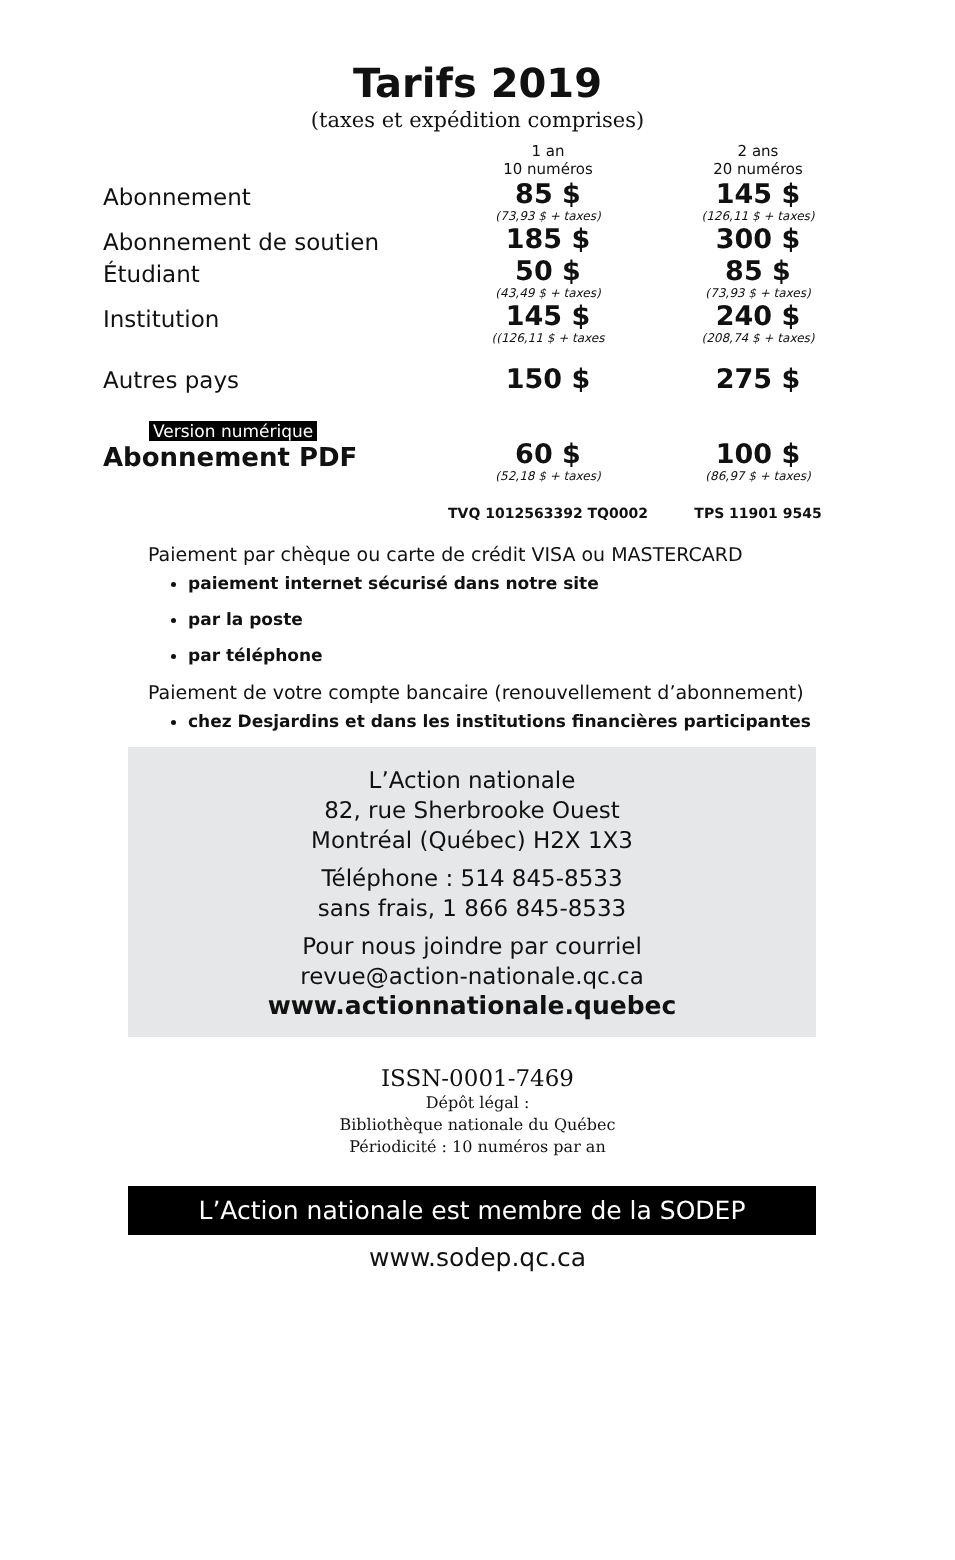Tarifs 2019
(taxes et expédition comprises)
| | 1 an 10 numéros | 2 ans 20 numéros |
| Abonnement | 85 $ (73,93 $ + taxes) | 145 $ (126,11 $ + taxes) |
| Abonnement de soutien | 185 $ | 300 $ |
| Étudiant | 50 $ (43,49 $ + taxes) | 85 $ (73,93 $ + taxes) |
| Institution | 145 $ ((126,11 $ + taxes | 240 $ (208,74 $ + taxes) |
| Autres pays | 150 $ | 275 $ |
| Version numérique Abonnement PDF | 60 $ (52,18 $ + taxes) | 100 $ (86,97 $ + taxes) |
| | TVQ 1012563392 TQ0002 | TPS 11901 9545 |
Paiement par chèque ou carte de crédit VISA ou MASTERCARD
paiement internet sécurisé dans notre site
par la poste
par téléphone
Paiement de votre compte bancaire (renouvellement d’abonnement)
chez Desjardins et dans les institutions financières participantes
L’Action nationale
82, rue Sherbrooke Ouest
Montréal (Québec) H2X 1X3
Téléphone : 514 845-8533
sans frais, 1 866 845-8533
Pour nous joindre par courriel
revue@action-nationale.qc.ca
www.actionnationale.quebec
ISSN-0001-7469
Dépôt légal :
Bibliothèque nationale du Québec
Périodicité : 10 numéros par an
L’Action nationale est membre de la SODEP
www.sodep.qc.ca